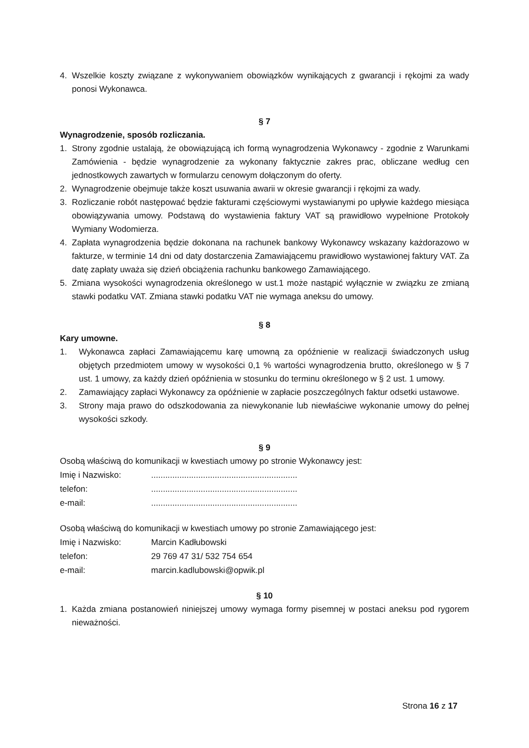4. Wszelkie koszty związane z wykonywaniem obowiązków wynikających z gwarancji i rękojmi za wady ponosi Wykonawca.
§ 7
Wynagrodzenie, sposób rozliczania.
1. Strony zgodnie ustalają, że obowiązującą ich formą wynagrodzenia Wykonawcy - zgodnie z Warunkami Zamówienia - będzie wynagrodzenie za wykonany faktycznie zakres prac, obliczane według cen jednostkowych zawartych w formularzu cenowym dołączonym do oferty.
2. Wynagrodzenie obejmuje także koszt usuwania awarii w okresie gwarancji i rękojmi za wady.
3. Rozliczanie robót następować będzie fakturami częściowymi wystawianymi po upływie każdego miesiąca obowiązywania umowy. Podstawą do wystawienia faktury VAT są prawidłowo wypełnione Protokoły Wymiany Wodomierza.
4. Zapłata wynagrodzenia będzie dokonana na rachunek bankowy Wykonawcy wskazany każdorazowo w fakturze, w terminie 14 dni od daty dostarczenia Zamawiającemu prawidłowo wystawionej faktury VAT. Za datę zapłaty uważa się dzień obciążenia rachunku bankowego Zamawiającego.
5. Zmiana wysokości wynagrodzenia określonego w ust.1 może nastąpić wyłącznie w związku ze zmianą stawki podatku VAT. Zmiana stawki podatku VAT nie wymaga aneksu do umowy.
§ 8
Kary umowne.
1. Wykonawca zapłaci Zamawiającemu karę umowną za opóźnienie w realizacji świadczonych usług objętych przedmiotem umowy w wysokości 0,1 % wartości wynagrodzenia brutto, określonego w § 7 ust. 1 umowy, za każdy dzień opóźnienia w stosunku do terminu określonego w § 2 ust. 1 umowy.
2. Zamawiający zapłaci Wykonawcy za opóźnienie w zapłacie poszczególnych faktur odsetki ustawowe.
3. Strony maja prawo do odszkodowania za niewykonanie lub niewłaściwe wykonanie umowy do pełnej wysokości szkody.
§ 9
Osobą właściwą do komunikacji w kwestiach umowy po stronie Wykonawcy jest:
| Imię i Nazwisko: | .............................................................. |
| telefon: | .............................................................. |
| e-mail: | .............................................................. |
Osobą właściwą do komunikacji w kwestiach umowy po stronie Zamawiającego jest:
| Imię i Nazwisko: | Marcin Kadłubowski |
| telefon: | 29 769 47 31/ 532 754 654 |
| e-mail: | marcin.kadlubowski@opwik.pl |
§ 10
1. Każda zmiana postanowień niniejszej umowy wymaga formy pisemnej w postaci aneksu pod rygorem nieważności.
Strona 16 z 17